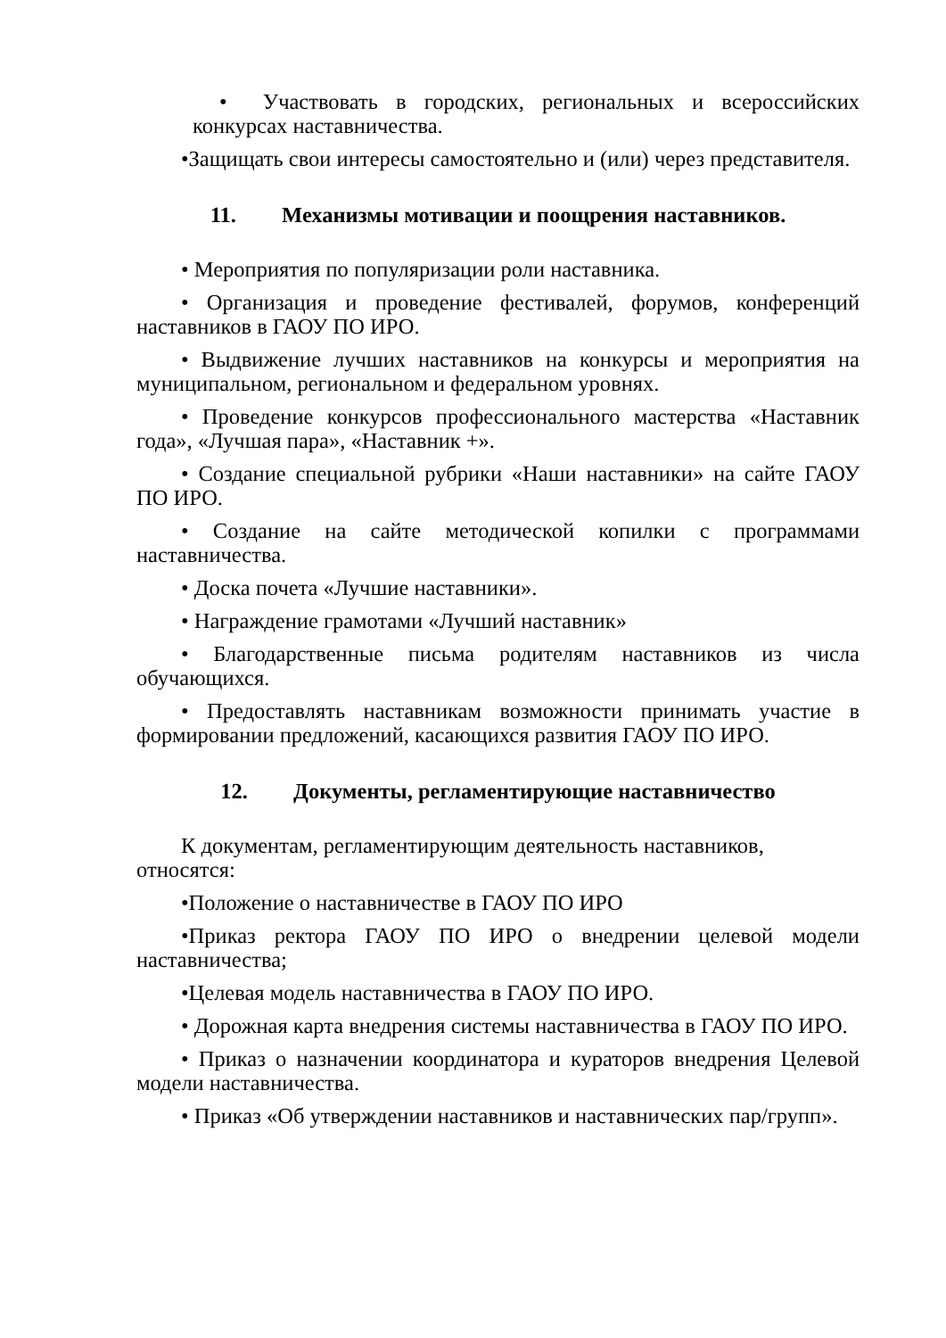• Участвовать в городских, региональных и всероссийских конкурсах наставничества.
•Защищать свои интересы самостоятельно и (или) через представителя.
11. Механизмы мотивации и поощрения наставников.
• Мероприятия по популяризации роли наставника.
• Организация и проведение фестивалей, форумов, конференций наставников в ГАОУ ПО ИРО.
• Выдвижение лучших наставников на конкурсы и мероприятия на муниципальном, региональном и федеральном уровнях.
• Проведение конкурсов профессионального мастерства «Наставник года», «Лучшая пара», «Наставник +».
• Создание специальной рубрики «Наши наставники» на сайте ГАОУ ПО ИРО.
• Создание на сайте методической копилки с программами наставничества.
• Доска почета «Лучшие наставники».
• Награждение грамотами «Лучший наставник»
• Благодарственные письма родителям наставников из числа обучающихся.
• Предоставлять наставникам возможности принимать участие в формировании предложений, касающихся развития ГАОУ ПО ИРО.
12. Документы, регламентирующие наставничество
К документам, регламентирующим деятельность наставников, относятся:
•Положение о наставничестве в ГАОУ ПО ИРО
•Приказ ректора ГАОУ ПО ИРО о внедрении целевой модели наставничества;
•Целевая модель наставничества в ГАОУ ПО ИРО.
• Дорожная карта внедрения системы наставничества в ГАОУ ПО ИРО.
• Приказ о назначении координатора и кураторов внедрения Целевой модели наставничества.
• Приказ «Об утверждении наставников и наставнических пар/групп».